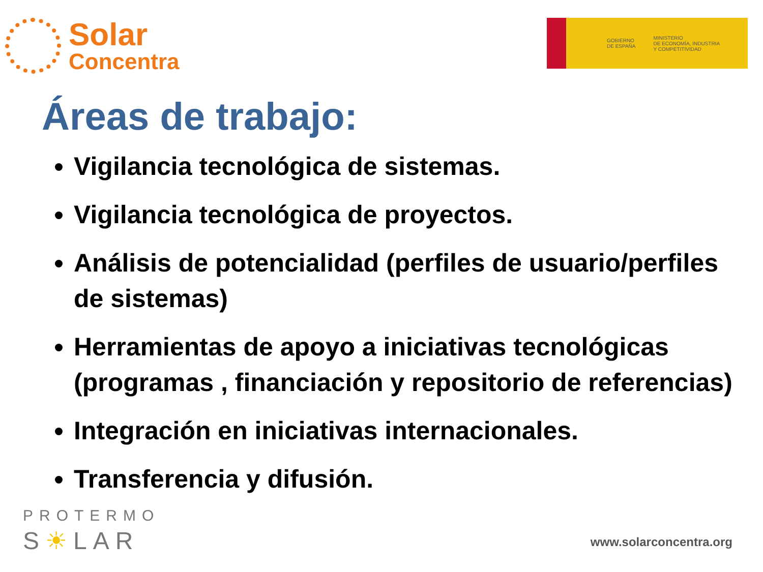Solar
Concentra
GOBIERNO
DE ESPAÑA
MINISTERIO
DE ECONOMÍA, INDUSTRIA
Y COMPETITIVIDAD
Áreas de trabajo:
Vigilancia tecnológica de sistemas.
Vigilancia tecnológica de proyectos.
Análisis de potencialidad (perfiles de usuario/perfiles de sistemas)
Herramientas de apoyo a iniciativas tecnológicas (programas , financiación y repositorio de referencias)
Integración en iniciativas internacionales.
Transferencia y difusión.
PROTERMO
S☀LAR
www.solarconcentra.org